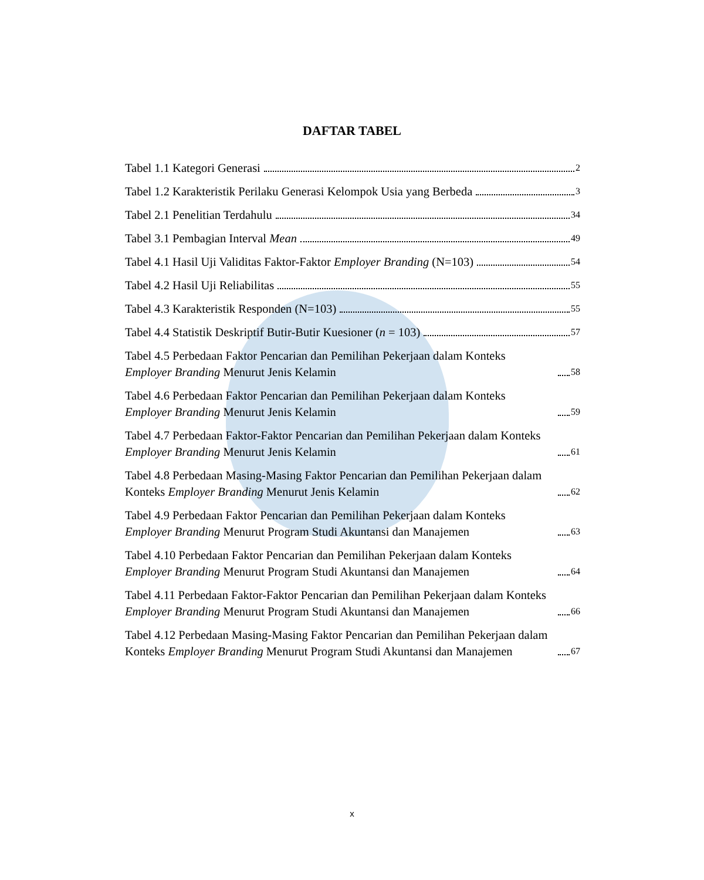DAFTAR TABEL
Tabel 1.1 Kategori Generasi 2
Tabel 1.2 Karakteristik Perilaku Generasi Kelompok Usia yang Berbeda 3
Tabel 2.1 Penelitian Terdahulu 34
Tabel 3.1 Pembagian Interval Mean 49
Tabel 4.1 Hasil Uji Validitas Faktor-Faktor Employer Branding (N=103) 54
Tabel 4.2 Hasil Uji Reliabilitas 55
Tabel 4.3 Karakteristik Responden (N=103) 55
Tabel 4.4 Statistik Deskriptif Butir-Butir Kuesioner (n = 103) 57
Tabel 4.5 Perbedaan Faktor Pencarian dan Pemilihan Pekerjaan dalam Konteks Employer Branding Menurut Jenis Kelamin 58
Tabel 4.6 Perbedaan Faktor Pencarian dan Pemilihan Pekerjaan dalam Konteks Employer Branding Menurut Jenis Kelamin 59
Tabel 4.7 Perbedaan Faktor-Faktor Pencarian dan Pemilihan Pekerjaan dalam Konteks Employer Branding Menurut Jenis Kelamin 61
Tabel 4.8 Perbedaan Masing-Masing Faktor Pencarian dan Pemilihan Pekerjaan dalam Konteks Employer Branding Menurut Jenis Kelamin 62
Tabel 4.9 Perbedaan Faktor Pencarian dan Pemilihan Pekerjaan dalam Konteks Employer Branding Menurut Program Studi Akuntansi dan Manajemen 63
Tabel 4.10 Perbedaan Faktor Pencarian dan Pemilihan Pekerjaan dalam Konteks Employer Branding Menurut Program Studi Akuntansi dan Manajemen 64
Tabel 4.11 Perbedaan Faktor-Faktor Pencarian dan Pemilihan Pekerjaan dalam Konteks Employer Branding Menurut Program Studi Akuntansi dan Manajemen 66
Tabel 4.12 Perbedaan Masing-Masing Faktor Pencarian dan Pemilihan Pekerjaan dalam Konteks Employer Branding Menurut Program Studi Akuntansi dan Manajemen 67
x